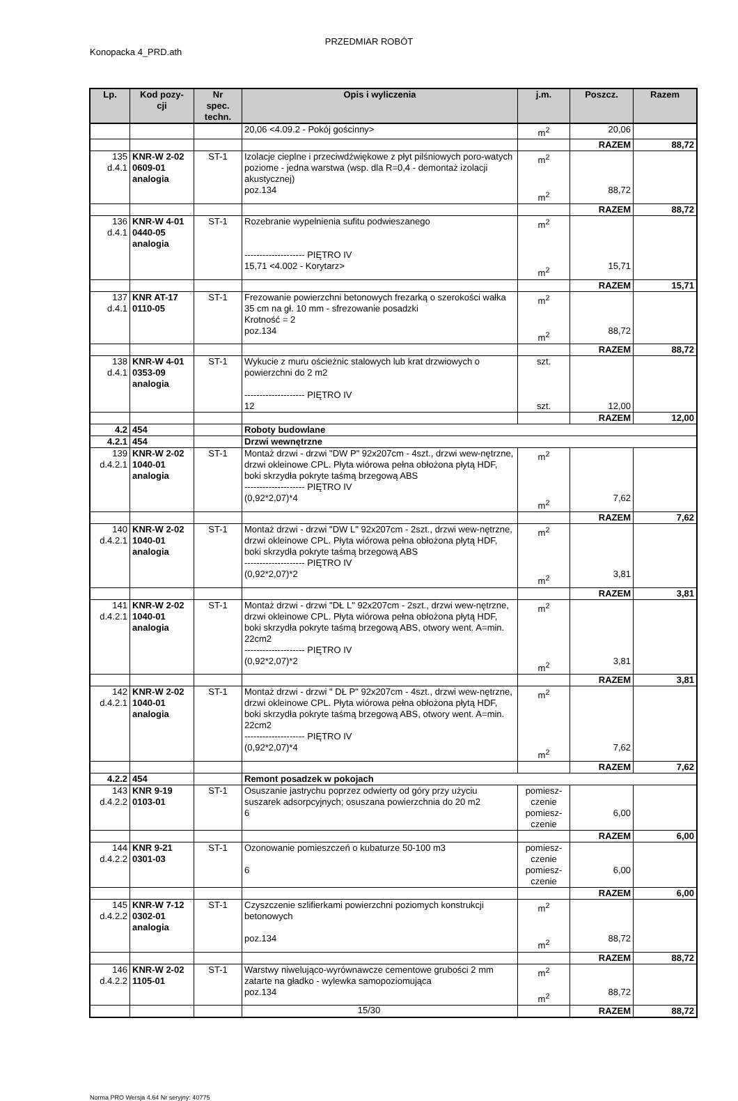PRZEDMIAR ROBÓT
Konopacka 4_PRD.ath
| Lp. | Kod pozy- cji | Nr spec. techn. | Opis i wyliczenia | j.m. | Poszcz. | Razem |
| --- | --- | --- | --- | --- | --- | --- |
| | | | 20,06 <4.09.2 - Pokój gościnny> | m<sup>2</sup> | 20,06 | |
| | | | | | RAZEM | 88,72 |
| 135 d.4.1 | KNR-W 2-02 0609-01 analogia | ST-1 | Izolacje cieplne i przeciwdźwiękowe z płyt pilśniowych poro-watych poziome - jedna warstwa (wsp. dla R=0,4 - demontaż izolacji akustycznej) poz.134 | m<sup>2</sup> m<sup>2</sup> | 88,72 | |
| | | | | | RAZEM | 88,72 |
| 136 d.4.1 | KNR-W 4-01 0440-05 analogia | ST-1 | Rozebranie wypelnienia sufitu podwieszanego -------------------- PIĘTRO IV 15,71 <4.002 - Korytarz> | m<sup>2</sup> m<sup>2</sup> | 15,71 | |
| | | | | | RAZEM | 15,71 |
| 137 d.4.1 | KNR AT-17 0110-05 | ST-1 | Frezowanie powierzchni betonowych frezarką o szerokości wałka 35 cm na gł. 10 mm - sfrezowanie posadzki Krotność = 2 poz.134 | m<sup>2</sup> m<sup>2</sup> | 88,72 | |
| | | | | | RAZEM | 88,72 |
| 138 d.4.1 | KNR-W 4-01 0353-09 analogia | ST-1 | Wykucie z muru ościeżnic stalowych lub krat drzwiowych o powierzchni do 2 m2 -------------------- PIĘTRO IV 12 | szt. szt. | 12,00 | |
| | | | | | RAZEM | 12,00 |
| 4.2 | 454 | | Roboty budowlane | | | |
| 4.2.1 | 454 | | Drzwi wewnętrzne | | | |
| 139 d.4.2.1 | KNR-W 2-02 1040-01 analogia | ST-1 | Montaż drzwi - drzwi "DW P" 92x207cm - 4szt., drzwi wew-nętrzne, drzwi okleinowe CPL. Płyta wiórowa pełna obłożona płytą HDF, boki skrzydła pokryte taśmą brzegową ABS -------------------- PIĘTRO IV (0,92*2,07)*4 | m<sup>2</sup> m<sup>2</sup> | 7,62 | |
| | | | | | RAZEM | 7,62 |
| 140 d.4.2.1 | KNR-W 2-02 1040-01 analogia | ST-1 | Montaż drzwi - drzwi "DW L" 92x207cm - 2szt., drzwi wew-nętrzne, drzwi okleinowe CPL. Płyta wiórowa pełna obłożona płytą HDF, boki skrzydła pokryte taśmą brzegową ABS -------------------- PIĘTRO IV (0,92*2,07)*2 | m<sup>2</sup> m<sup>2</sup> | 3,81 | |
| | | | | | RAZEM | 3,81 |
| 141 d.4.2.1 | KNR-W 2-02 1040-01 analogia | ST-1 | Montaż drzwi - drzwi "DŁ L" 92x207cm - 2szt., drzwi wew-nętrzne, drzwi okleinowe CPL. Płyta wiórowa pełna obłożona płytą HDF, boki skrzydła pokryte taśmą brzegową ABS, otwory went. A=min. 22cm2 -------------------- PIĘTRO IV (0,92*2,07)*2 | m<sup>2</sup> m<sup>2</sup> | 3,81 | |
| | | | | | RAZEM | 3,81 |
| 142 d.4.2.1 | KNR-W 2-02 1040-01 analogia | ST-1 | Montaż drzwi - drzwi " DŁ P" 92x207cm - 4szt., drzwi wew-nętrzne, drzwi okleinowe CPL. Płyta wiórowa pełna obłożona płytą HDF, boki skrzydła pokryte taśmą brzegową ABS, otwory went. A=min. 22cm2 -------------------- PIĘTRO IV (0,92*2,07)*4 | m<sup>2</sup> m<sup>2</sup> | 7,62 | |
| | | | | | RAZEM | 7,62 |
| 4.2.2 | 454 | | Remont posadzek w pokojach | | | |
| 143 d.4.2.2 | KNR 9-19 0103-01 | ST-1 | Osuszanie jastrychu poprzez odwierty od góry przy użyciu suszarek adsorpcyjnych; osuszana powierzchnia do 20 m2 6 | pomiesz- czenie pomiesz- czenie | 6,00 | |
| | | | | | RAZEM | 6,00 |
| 144 d.4.2.2 | KNR 9-21 0301-03 | ST-1 | Ozonowanie pomieszczeń o kubaturze 50-100 m3 6 | pomiesz- czenie pomiesz- czenie | 6,00 | |
| | | | | | RAZEM | 6,00 |
| 145 d.4.2.2 | KNR-W 7-12 0302-01 analogia | ST-1 | Czyszczenie szlifierkami powierzchni poziomych konstrukcji betonowych poz.134 | m<sup>2</sup> m<sup>2</sup> | 88,72 | |
| | | | | | RAZEM | 88,72 |
| 146 d.4.2.2 | KNR-W 2-02 1105-01 | ST-1 | Warstwy niwelująco-wyrównawcze cementowe grubości 2 mm zatarte na gładko - wylewka samopoziomująca poz.134 | m<sup>2</sup> m<sup>2</sup> | 88,72 | |
| | | | | | RAZEM | 88,72 |
15/30
Norma PRO Wersja 4.64 Nr seryjny: 40775